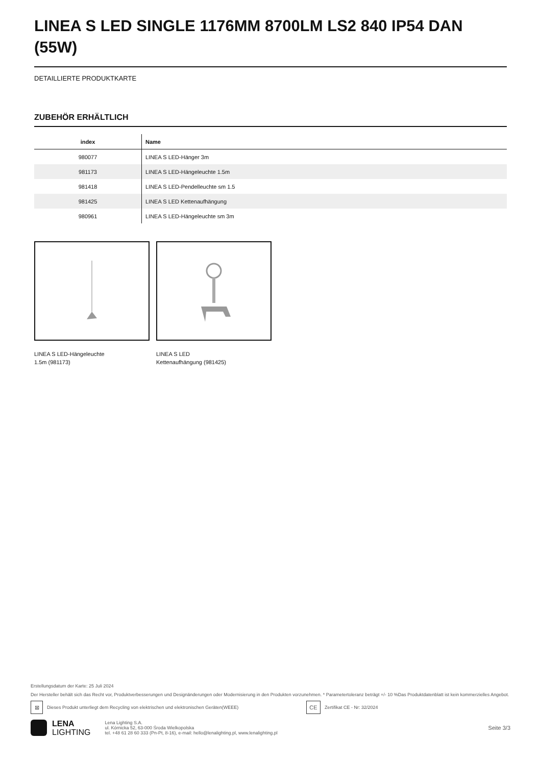LINEA S LED SINGLE 1176MM 8700LM LS2 840 IP54 DAN (55W)
DETAILLIERTE PRODUKTKARTE
ZUBEHÖR ERHÄLTLICH
| index | Name |
| --- | --- |
| 980077 | LINEA S LED-Hänger 3m |
| 981173 | LINEA S LED-Hängeleuchte 1.5m |
| 981418 | LINEA S LED-Pendelleuchte sm 1.5 |
| 981425 | LINEA S LED Kettenaufhängung |
| 980961 | LINEA S LED-Hängeleuchte sm 3m |
LINEA S LED-Hängeleuchte
1.5m (981173)
LINEA S LED
Kettenaufhängung (981425)
Erstellungsdatum der Karte: 25 Juli 2024
Der Hersteller behält sich das Recht vor, Produktverbesserungen und Designänderungen oder Modernisierung in den Produkten vorzunehmen. * Parametertoleranz beträgt +/- 10 %Das Produktdatenblatt ist kein kommerzielles Angebot.
⊠ Dieses Produkt unterliegt dem Recycling von elektrischen und elektronischen Geräten(WEEE) CE Zertifikat CE - Nr: 32/2024
LENA
LIGHTING
Lena Lighting S.A.
ul. Kórnicka 52, 63-000 Środa Wielkopolska
tel. +48 61 28 60 333 (Pn-Pt, 8-16), e-mail: hello@lenalighting.pl, www.lenalighting.pl
Seite 3/3